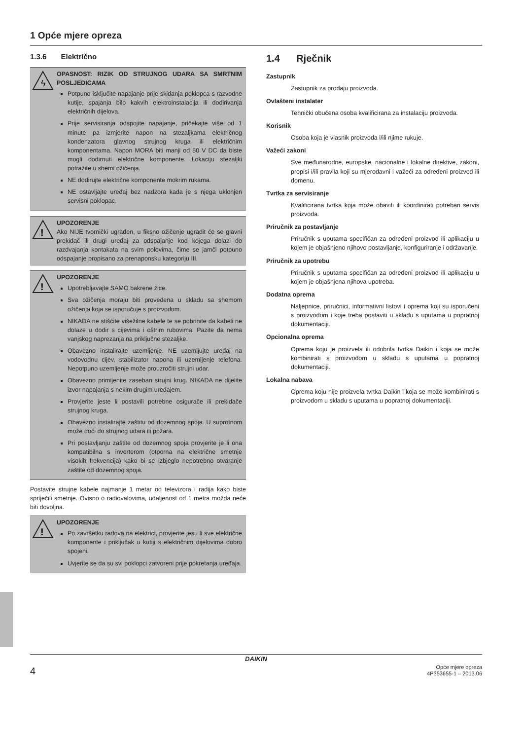1 Opće mjere opreza
1.3.6 Električno
ϟ
OPASNOST: RIZIK OD STRUJNOG UDARA SA SMRTNIM POSLJEDICAMA
Potpuno isključite napajanje prije skidanja poklopca s razvodne kutije, spajanja bilo kakvih elektroinstalacija ili dodirivanja električnih dijelova.
Prije servisiranja odspojite napajanje, pričekajte više od 1 minute pa izmjerite napon na stezaljkama električnog kondenzatora glavnog strujnog kruga ili električnim komponentama. Napon MORA biti manji od 50 V DC da biste mogli dodirnuti električne komponente. Lokaciju stezaljki potražite u shemi ožičenja.
NE dodirujte električne komponente mokrim rukama.
NE ostavljajte uređaj bez nadzora kada je s njega uklonjen servisni poklopac.
!
UPOZORENJE
Ako NIJE tvornički ugrađen, u fiksno ožičenje ugradit će se glavni prekidač ili drugi uređaj za odspajanje kod kojega dolazi do razdvajanja kontakata na svim polovima, čime se jamči potpuno odspajanje propisano za prenaponsku kategoriju III.
!
UPOZORENJE
Upotrebljavajte SAMO bakrene žice.
Sva ožičenja moraju biti provedena u skladu sa shemom ožičenja koja se isporučuje s proizvodom.
NIKADA ne stišćite višežilne kabele te se pobrinite da kabeli ne dolaze u dodir s cijevima i oštrim rubovima. Pazite da nema vanjskog naprezanja na priključne stezaljke.
Obavezno instalirajte uzemljenje. NE uzemljujte uređaj na vodovodnu cijev, stabilizator napona ili uzemljenje telefona. Nepotpuno uzemljenje može prouzročiti strujni udar.
Obavezno primijenite zaseban strujni krug. NIKADA ne dijelite izvor napajanja s nekim drugim uređajem.
Provjerite jeste li postavili potrebne osigurače ili prekidače strujnog kruga.
Obavezno instalirajte zaštitu od dozemnog spoja. U suprotnom može doći do strujnog udara ili požara.
Pri postavljanju zaštite od dozemnog spoja provjerite je li ona kompatibilna s inverterom (otporna na električne smetnje visokih frekvencija) kako bi se izbjeglo nepotrebno otvaranje zaštite od dozemnog spoja.
Postavite strujne kabele najmanje 1 metar od televizora i radija kako biste spriječili smetnje. Ovisno o radiovalovima, udaljenost od 1 metra možda neće biti dovoljna.
!
UPOZORENJE
Po završetku radova na elektrici, provjerite jesu li sve električne komponente i priključak u kutiji s električnim dijelovima dobro spojeni.
Uvjerite se da su svi poklopci zatvoreni prije pokretanja uređaja.
1.4 Rječnik
Zastupnik
Zastupnik za prodaju proizvoda.
Ovlašteni instalater
Tehnički obučena osoba kvalificirana za instalaciju proizvoda.
Korisnik
Osoba koja je vlasnik proizvoda i/ili njime rukuje.
Važeći zakoni
Sve međunarodne, europske, nacionalne i lokalne direktive, zakoni, propisi i/ili pravila koji su mjerodavni i važeći za određeni proizvod ili domenu.
Tvrtka za servisiranje
Kvalificirana tvrtka koja može obaviti ili koordinirati potreban servis proizvoda.
Priručnik za postavljanje
Priručnik s uputama specifičan za određeni proizvod ili aplikaciju u kojem je objašnjeno njihovo postavljanje, konfiguriranje i održavanje.
Priručnik za upotrebu
Priručnik s uputama specifičan za određeni proizvod ili aplikaciju u kojem je objašnjena njihova upotreba.
Dodatna oprema
Naljepnice, priručnici, informativni listovi i oprema koji su isporučeni s proizvodom i koje treba postaviti u skladu s uputama u popratnoj dokumentaciji.
Opcionalna oprema
Oprema koju je proizvela ili odobrila tvrtka Daikin i koja se može kombinirati s proizvodom u skladu s uputama u popratnoj dokumentaciji.
Lokalna nabava
Oprema koju nije proizvela tvrtka Daikin i koja se može kombinirati s proizvodom u skladu s uputama u popratnoj dokumentaciji.
DAIKIN
4 Opće mjere opreza
4P353655-1 – 2013.06